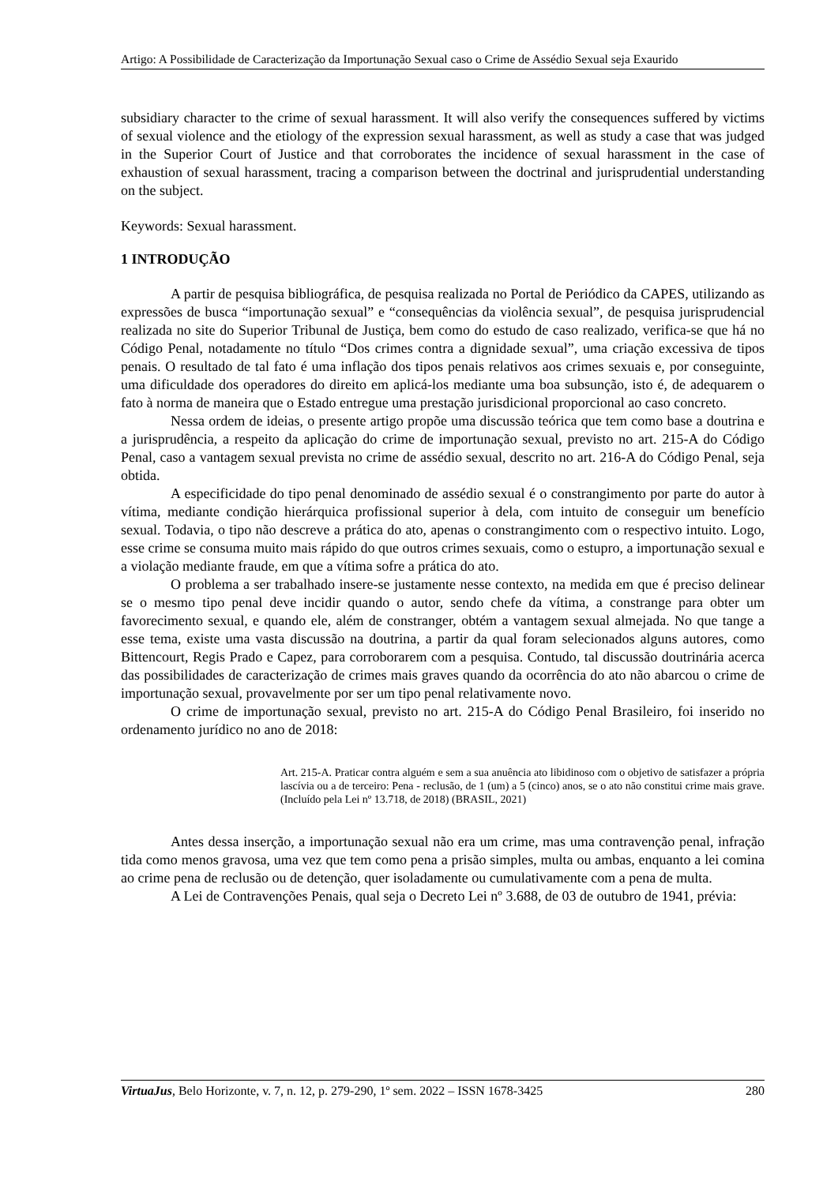Artigo: A Possibilidade de Caracterização da Importunação Sexual caso o Crime de Assédio Sexual seja Exaurido
subsidiary character to the crime of sexual harassment. It will also verify the consequences suffered by victims of sexual violence and the etiology of the expression sexual harassment, as well as study a case that was judged in the Superior Court of Justice and that corroborates the incidence of sexual harassment in the case of exhaustion of sexual harassment, tracing a comparison between the doctrinal and jurisprudential understanding on the subject.
Keywords: Sexual harassment.
1 INTRODUÇÃO
A partir de pesquisa bibliográfica, de pesquisa realizada no Portal de Periódico da CAPES, utilizando as expressões de busca “importunação sexual” e “consequências da violência sexual”, de pesquisa jurisprudencial realizada no site do Superior Tribunal de Justiça, bem como do estudo de caso realizado, verifica-se que há no Código Penal, notadamente no título “Dos crimes contra a dignidade sexual”, uma criação excessiva de tipos penais. O resultado de tal fato é uma inflação dos tipos penais relativos aos crimes sexuais e, por conseguinte, uma dificuldade dos operadores do direito em aplicá-los mediante uma boa subsunção, isto é, de adequarem o fato à norma de maneira que o Estado entregue uma prestação jurisdicional proporcional ao caso concreto.
Nessa ordem de ideias, o presente artigo propõe uma discussão teórica que tem como base a doutrina e a jurisprudência, a respeito da aplicação do crime de importunação sexual, previsto no art. 215-A do Código Penal, caso a vantagem sexual prevista no crime de assédio sexual, descrito no art. 216-A do Código Penal, seja obtida.
A especificidade do tipo penal denominado de assédio sexual é o constrangimento por parte do autor à vítima, mediante condição hierárquica profissional superior à dela, com intuito de conseguir um benefício sexual. Todavia, o tipo não descreve a prática do ato, apenas o constrangimento com o respectivo intuito. Logo, esse crime se consuma muito mais rápido do que outros crimes sexuais, como o estupro, a importunação sexual e a violação mediante fraude, em que a vítima sofre a prática do ato.
O problema a ser trabalhado insere-se justamente nesse contexto, na medida em que é preciso delinear se o mesmo tipo penal deve incidir quando o autor, sendo chefe da vítima, a constrange para obter um favorecimento sexual, e quando ele, além de constranger, obtém a vantagem sexual almejada. No que tange a esse tema, existe uma vasta discussão na doutrina, a partir da qual foram selecionados alguns autores, como Bittencourt, Regis Prado e Capez, para corroborarem com a pesquisa. Contudo, tal discussão doutrinária acerca das possibilidades de caracterização de crimes mais graves quando da ocorrência do ato não abarcou o crime de importunação sexual, provavelmente por ser um tipo penal relativamente novo.
O crime de importunação sexual, previsto no art. 215-A do Código Penal Brasileiro, foi inserido no ordenamento jurídico no ano de 2018:
Art. 215-A. Praticar contra alguém e sem a sua anuência ato libidinoso com o objetivo de satisfazer a própria lascívia ou a de terceiro: Pena - reclusão, de 1 (um) a 5 (cinco) anos, se o ato não constitui crime mais grave. (Incluído pela Lei nº 13.718, de 2018) (BRASIL, 2021)
Antes dessa inserção, a importunação sexual não era um crime, mas uma contravenção penal, infração tida como menos gravosa, uma vez que tem como pena a prisão simples, multa ou ambas, enquanto a lei comina ao crime pena de reclusão ou de detenção, quer isoladamente ou cumulativamente com a pena de multa.
A Lei de Contravenções Penais, qual seja o Decreto Lei nº 3.688, de 03 de outubro de 1941, prévia:
VirtuaJus, Belo Horizonte, v. 7, n. 12, p. 279-290, 1º sem. 2022 – ISSN 1678-3425 280